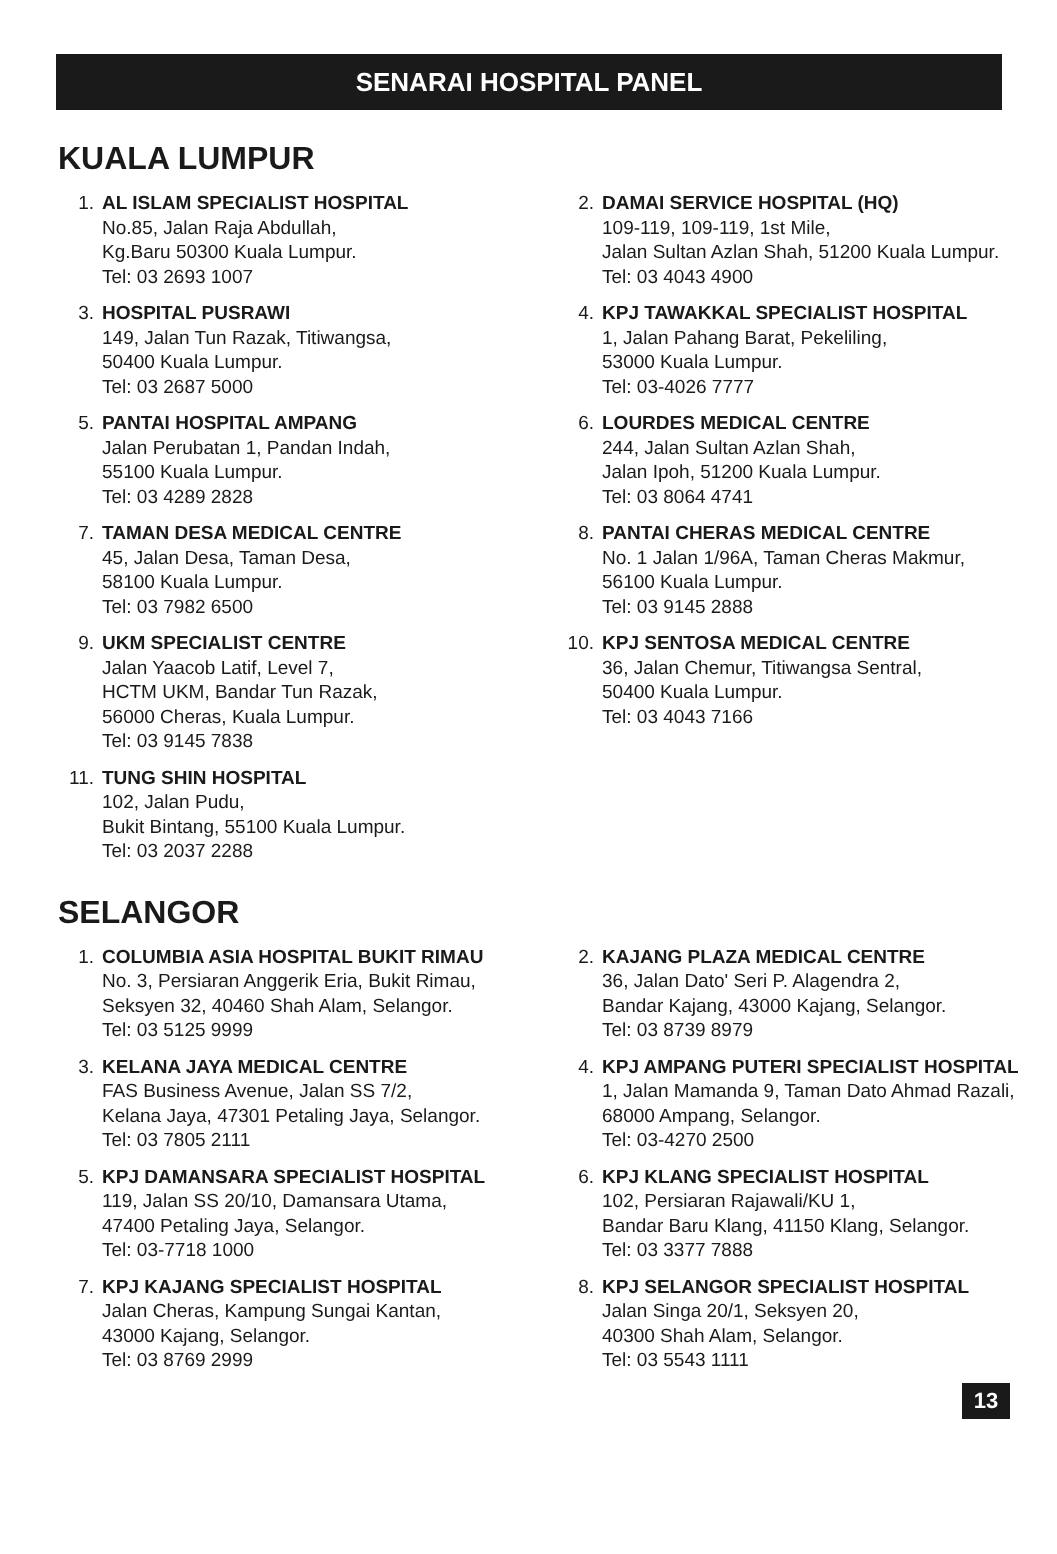SENARAI HOSPITAL PANEL
KUALA LUMPUR
1. AL ISLAM SPECIALIST HOSPITAL
No.85, Jalan Raja Abdullah,
Kg.Baru 50300 Kuala Lumpur.
Tel: 03 2693 1007
2. DAMAI SERVICE HOSPITAL (HQ)
109-119, 109-119, 1st Mile,
Jalan Sultan Azlan Shah, 51200 Kuala Lumpur.
Tel: 03 4043 4900
3. HOSPITAL PUSRAWI
149, Jalan Tun Razak, Titiwangsa,
50400 Kuala Lumpur.
Tel: 03 2687 5000
4. KPJ TAWAKKAL SPECIALIST HOSPITAL
1, Jalan Pahang Barat, Pekeliling,
53000 Kuala Lumpur.
Tel: 03-4026 7777
5. PANTAI HOSPITAL AMPANG
Jalan Perubatan 1, Pandan Indah,
55100 Kuala Lumpur.
Tel: 03 4289 2828
6. LOURDES MEDICAL CENTRE
244, Jalan Sultan Azlan Shah,
Jalan Ipoh, 51200 Kuala Lumpur.
Tel: 03 8064 4741
7. TAMAN DESA MEDICAL CENTRE
45, Jalan Desa, Taman Desa,
58100 Kuala Lumpur.
Tel: 03 7982 6500
8. PANTAI CHERAS MEDICAL CENTRE
No. 1 Jalan 1/96A, Taman Cheras Makmur,
56100 Kuala Lumpur.
Tel: 03 9145 2888
9. UKM SPECIALIST CENTRE
Jalan Yaacob Latif, Level 7,
HCTM UKM, Bandar Tun Razak,
56000 Cheras, Kuala Lumpur.
Tel: 03 9145 7838
10. KPJ SENTOSA MEDICAL CENTRE
36, Jalan Chemur, Titiwangsa Sentral,
50400 Kuala Lumpur.
Tel: 03 4043 7166
11. TUNG SHIN HOSPITAL
102, Jalan Pudu,
Bukit Bintang, 55100 Kuala Lumpur.
Tel: 03 2037 2288
SELANGOR
1. COLUMBIA ASIA HOSPITAL BUKIT RIMAU
No. 3, Persiaran Anggerik Eria, Bukit Rimau,
Seksyen 32, 40460 Shah Alam, Selangor.
Tel: 03 5125 9999
2. KAJANG PLAZA MEDICAL CENTRE
36, Jalan Dato' Seri P. Alagendra 2,
Bandar Kajang, 43000 Kajang, Selangor.
Tel: 03 8739 8979
3. KELANA JAYA MEDICAL CENTRE
FAS Business Avenue, Jalan SS 7/2,
Kelana Jaya, 47301 Petaling Jaya, Selangor.
Tel: 03 7805 2111
4. KPJ AMPANG PUTERI SPECIALIST HOSPITAL
1, Jalan Mamanda 9, Taman Dato Ahmad Razali,
68000 Ampang, Selangor.
Tel: 03-4270 2500
5. KPJ DAMANSARA SPECIALIST HOSPITAL
119, Jalan SS 20/10, Damansara Utama,
47400 Petaling Jaya, Selangor.
Tel: 03-7718 1000
6. KPJ KLANG SPECIALIST HOSPITAL
102, Persiaran Rajawali/KU 1,
Bandar Baru Klang, 41150 Klang, Selangor.
Tel: 03 3377 7888
7. KPJ KAJANG SPECIALIST HOSPITAL
Jalan Cheras, Kampung Sungai Kantan,
43000 Kajang, Selangor.
Tel: 03 8769 2999
8. KPJ SELANGOR SPECIALIST HOSPITAL
Jalan Singa 20/1, Seksyen 20,
40300 Shah Alam, Selangor.
Tel: 03 5543 1111
13